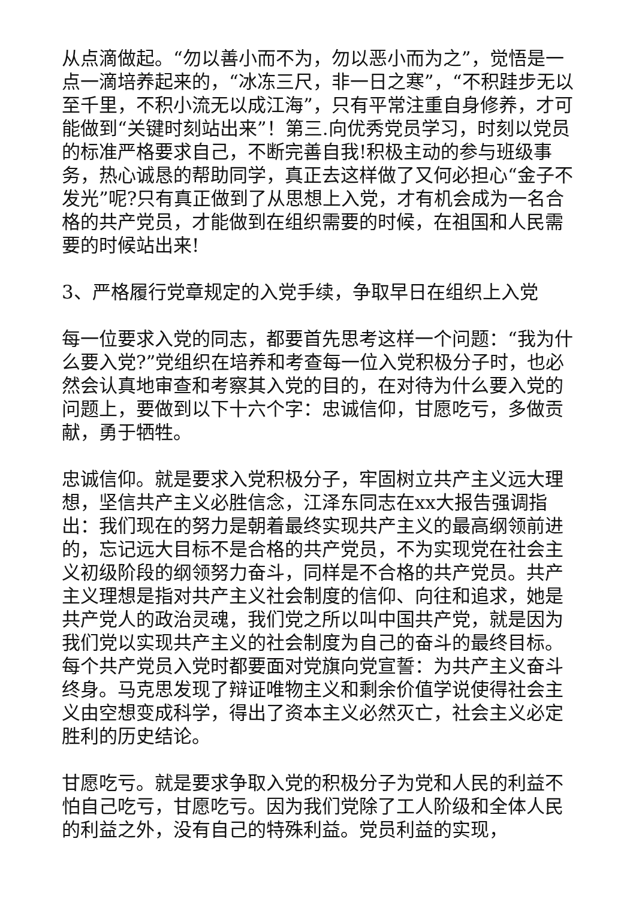从点滴做起。“勿以善小而不为，勿以恶小而为之”，觉悟是一点一滴培养起来的，“冰冻三尺，非一日之寒”，“不积跬步无以至千里，不积小流无以成江海”，只有平常注重自身修养，才可能做到“关键时刻站出来”！第三.向优秀党员学习，时刻以党员的标准严格要求自己，不断完善自我!积极主动的参与班级事务，热心诚恳的帮助同学，真正去这样做了又何必担心“金子不发光”呢?只有真正做到了从思想上入党，才有机会成为一名合格的共产党员，才能做到在组织需要的时候，在祖国和人民需要的时候站出来!
3、严格履行党章规定的入党手续，争取早日在组织上入党
每一位要求入党的同志，都要首先思考这样一个问题：“我为什么要入党?”党组织在培养和考查每一位入党积极分子时，也必然会认真地审查和考察其入党的目的，在对待为什么要入党的问题上，要做到以下十六个字：忠诚信仰，甘愿吃亏，多做贡献，勇于牺牲。
忠诚信仰。就是要求入党积极分子，牢固树立共产主义远大理想，坚信共产主义必胜信念，江泽东同志在xx大报告强调指出：我们现在的努力是朝着最终实现共产主义的最高纲领前进的，忘记远大目标不是合格的共产党员，不为实现党在社会主义初级阶段的纲领努力奋斗，同样是不合格的共产党员。共产主义理想是指对共产主义社会制度的信仰、向往和追求，她是共产党人的政治灵魂，我们党之所以叫中国共产党，就是因为我们党以实现共产主义的社会制度为自己的奋斗的最终目标。每个共产党员入党时都要面对党旗向党宣誓：为共产主义奋斗终身。马克思发现了辩证唯物主义和剩余价值学说使得社会主义由空想变成科学，得出了资本主义必然灭亡，社会主义必定胜利的历史结论。
甘愿吃亏。就是要求争取入党的积极分子为党和人民的利益不怕自己吃亏，甘愿吃亏。因为我们党除了工人阶级和全体人民的利益之外，没有自己的特殊利益。党员利益的实现，